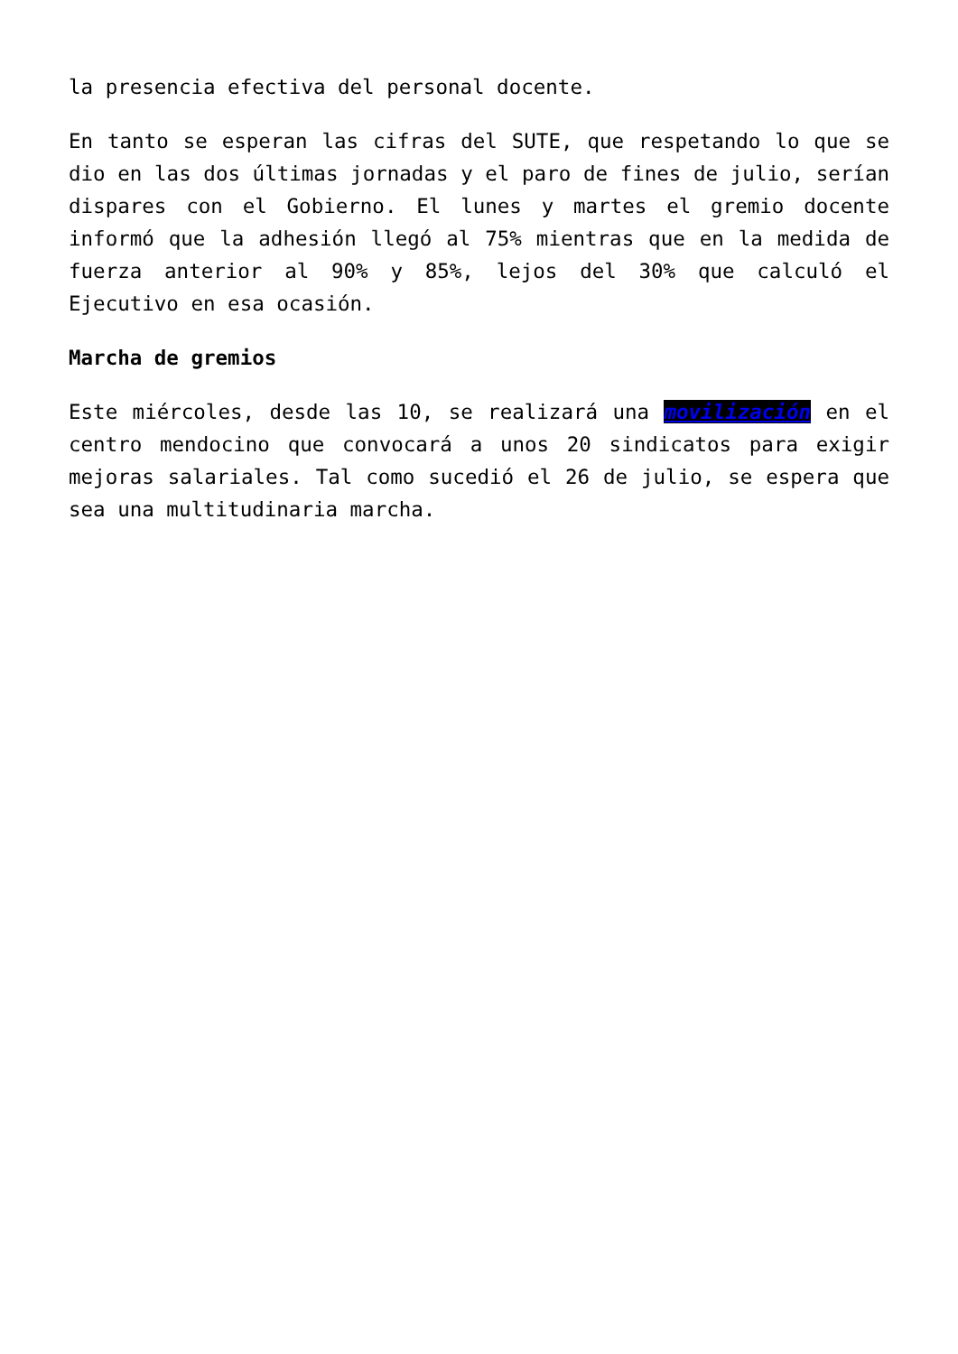la presencia efectiva del personal docente.
En tanto se esperan las cifras del SUTE, que respetando lo que se dio en las dos últimas jornadas y el paro de fines de julio, serían dispares con el Gobierno. El lunes y martes el gremio docente informó que la adhesión llegó al 75% mientras que en la medida de fuerza anterior al 90% y 85%, lejos del 30% que calculó el Ejecutivo en esa ocasión.
Marcha de gremios
Este miércoles, desde las 10, se realizará una movilización en el centro mendocino que convocará a unos 20 sindicatos para exigir mejoras salariales. Tal como sucedió el 26 de julio, se espera que sea una multitudinaria marcha.